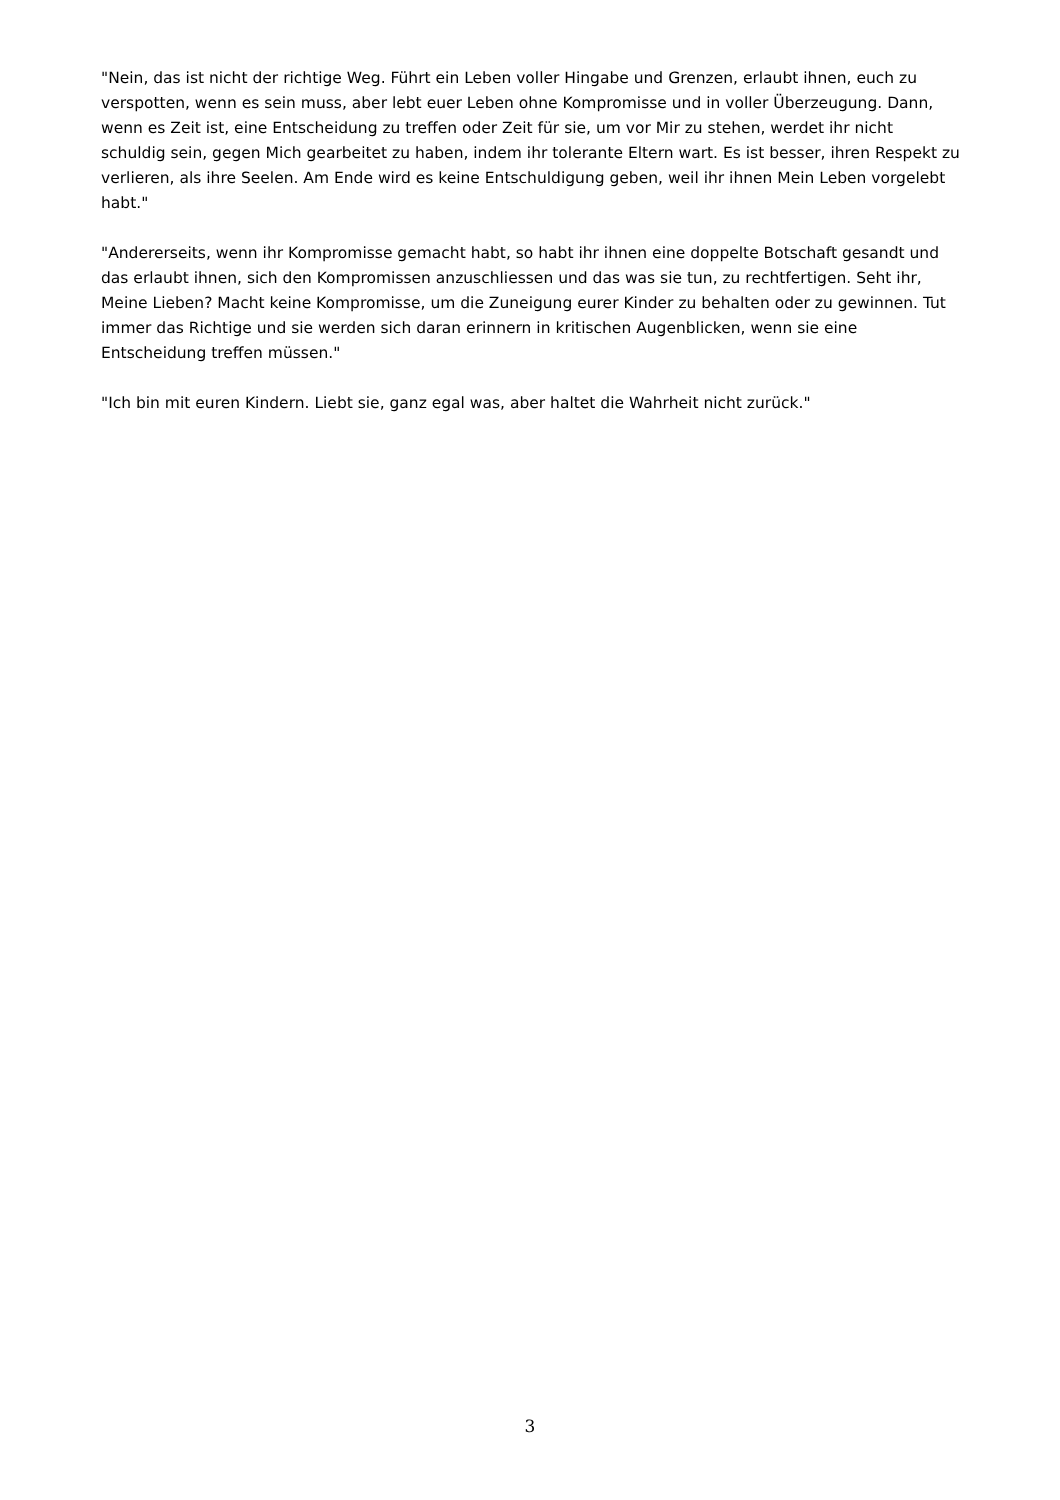"Nein, das ist nicht der richtige Weg. Führt ein Leben voller Hingabe und Grenzen, erlaubt ihnen, euch zu verspotten, wenn es sein muss, aber lebt euer Leben ohne Kompromisse und in voller Überzeugung. Dann, wenn es Zeit ist, eine Entscheidung zu treffen oder Zeit für sie, um vor Mir zu stehen, werdet ihr nicht schuldig sein, gegen Mich gearbeitet zu haben, indem ihr tolerante Eltern wart. Es ist besser, ihren Respekt zu verlieren, als ihre Seelen. Am Ende wird es keine Entschuldigung geben, weil ihr ihnen Mein Leben vorgelebt habt."
"Andererseits, wenn ihr Kompromisse gemacht habt, so habt ihr ihnen eine doppelte Botschaft gesandt und das erlaubt ihnen, sich den Kompromissen anzuschliessen und das was sie tun, zu rechtfertigen. Seht ihr, Meine Lieben? Macht keine Kompromisse, um die Zuneigung eurer Kinder zu behalten oder zu gewinnen. Tut immer das Richtige und sie werden sich daran erinnern in kritischen Augenblicken, wenn sie eine Entscheidung treffen müssen."
"Ich bin mit euren Kindern. Liebt sie, ganz egal was, aber haltet die Wahrheit nicht zurück."
3